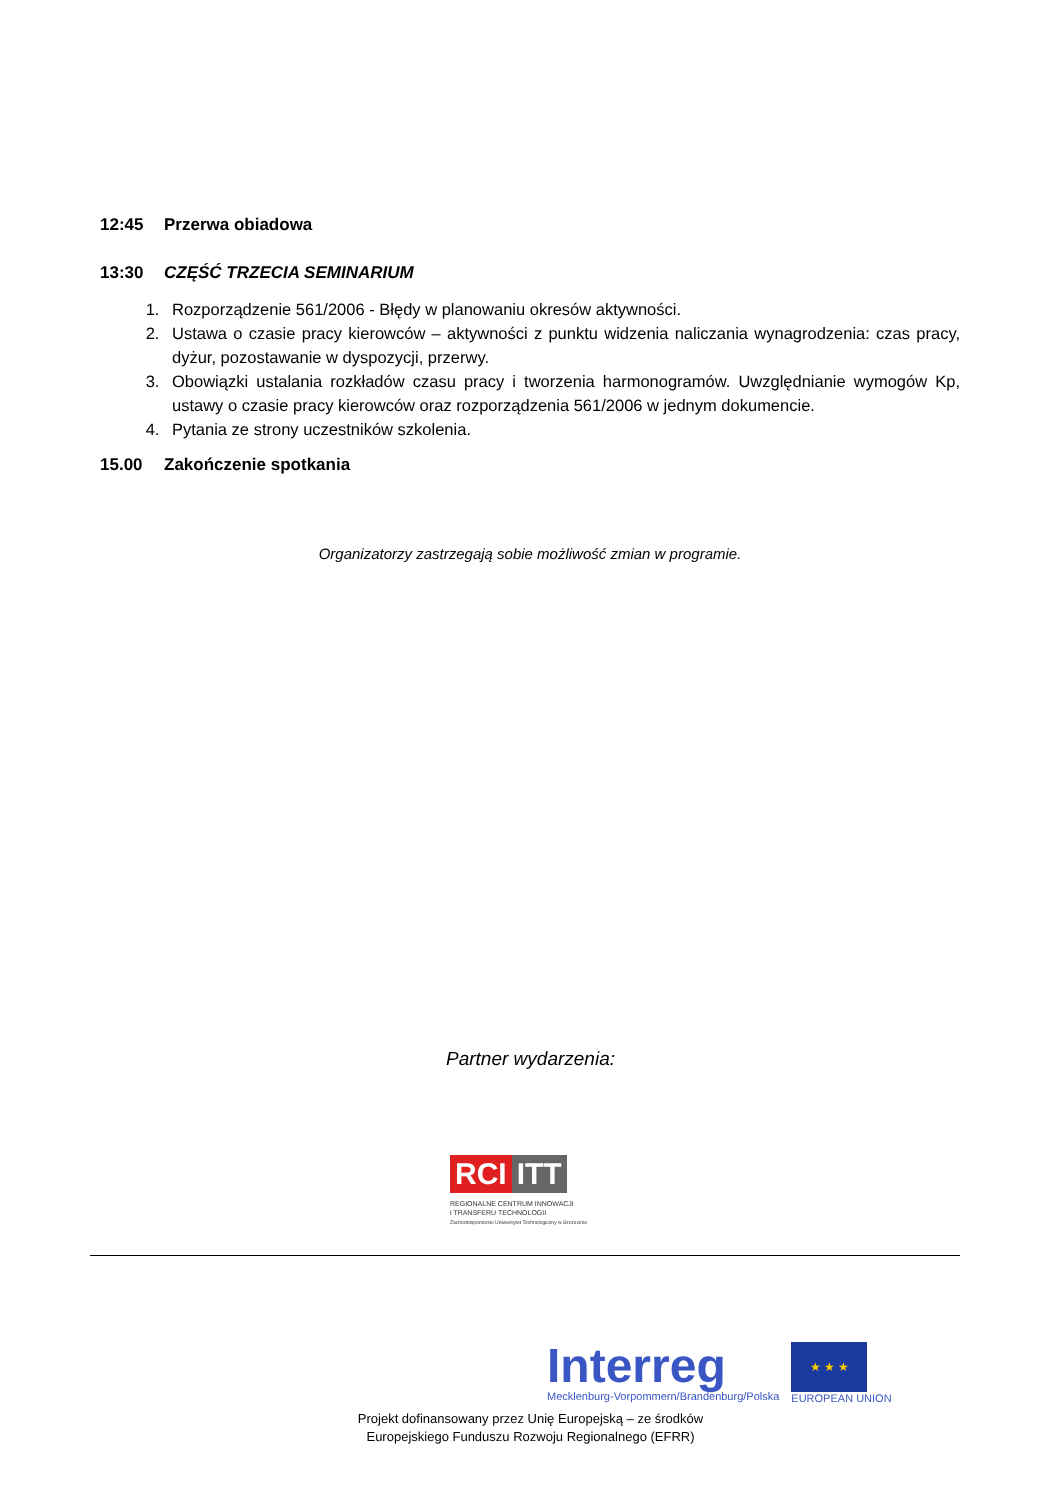12:45 Przerwa obiadowa
13:30 CZĘŚĆ TRZECIA SEMINARIUM
1. Rozporządzenie 561/2006 - Błędy w planowaniu okresów aktywności.
2. Ustawa o czasie pracy kierowców – aktywności z punktu widzenia naliczania wynagrodzenia: czas pracy, dyżur, pozostawanie w dyspozycji, przerwy.
3. Obowiązki ustalania rozkładów czasu pracy i tworzenia harmonogramów. Uwzględnianie wymogów Kp, ustawy o czasie pracy kierowców oraz rozporządzenia 561/2006 w jednym dokumencie.
4. Pytania ze strony uczestników szkolenia.
15.00 Zakończenie spotkania
Organizatorzy zastrzegają sobie możliwość zmian w programie.
Partner wydarzenia:
RCI ITT
REGIONALNE CENTRUM INNOWACJI
i TRANSFERU TECHNOLOGII
Zachodniopomorski Uniwersytet Technologiczny w Szczecinie
Interreg
Mecklenburg-Vorpommern/Brandenburg/Polska
★ ★ ★
EUROPEAN UNION
Projekt dofinansowany przez Unię Europejską – ze środków
Europejskiego Funduszu Rozwoju Regionalnego (EFRR)